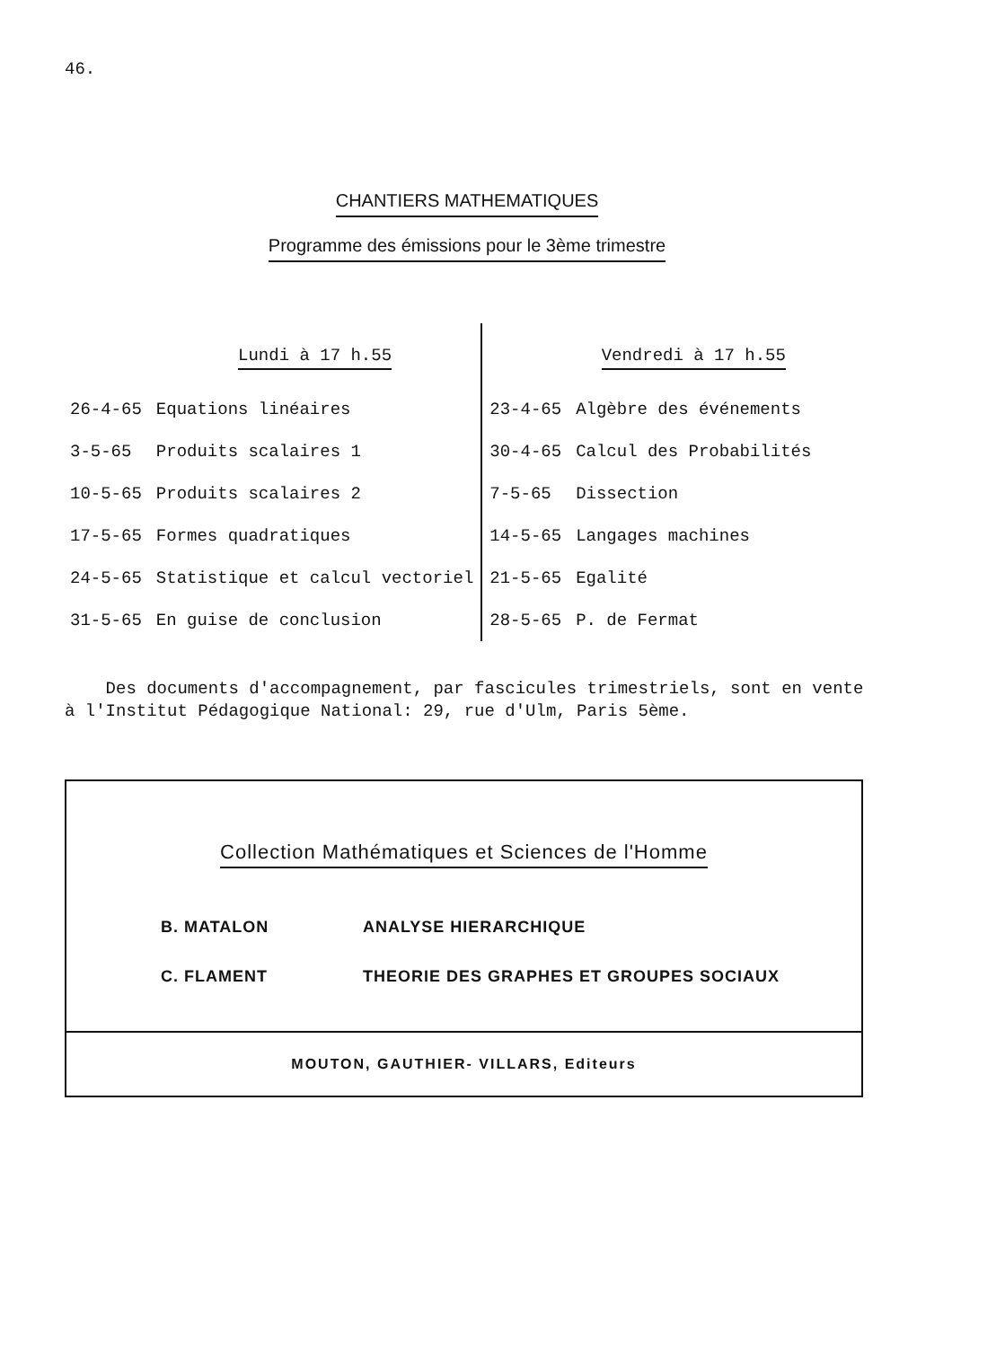46.
CHANTIERS MATHEMATIQUES
Programme des émissions pour le 3ème trimestre
| | Lundi à 17 h.55 | | Vendredi à 17 h.55 |
| --- | --- | --- | --- |
| 26-4-65 | Equations linéaires | 23-4-65 | Algèbre des événements |
| 3-5-65 | Produits scalaires 1 | 30-4-65 | Calcul des Probabilités |
| 10-5-65 | Produits scalaires 2 | 7-5-65 | Dissection |
| 17-5-65 | Formes quadratiques | 14-5-65 | Langages machines |
| 24-5-65 | Statistique et calcul vectoriel | 21-5-65 | Egalité |
| 31-5-65 | En guise de conclusion | 28-5-65 | P. de Fermat |
Des documents d'accompagnement, par fascicules trimestriels, sont en vente à l'Institut Pédagogique National: 29, rue d'Ulm, Paris 5ème.
Collection Mathématiques et Sciences de l'Homme
B. MATALON ANALYSE HIERARCHIQUE
C. FLAMENT THEORIE DES GRAPHES ET GROUPES SOCIAUX
MOUTON, GAUTHIER- VILLARS, Editeurs